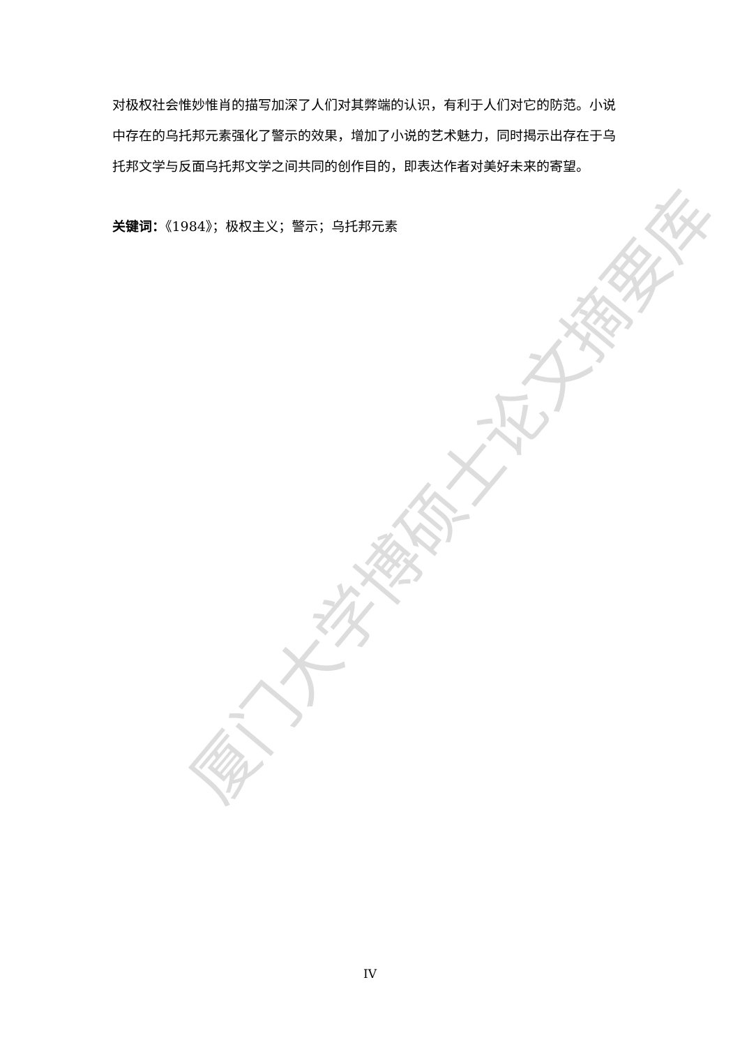厦门大学博硕士论文摘要库
对极权社会惟妙惟肖的描写加深了人们对其弊端的认识，有利于人们对它的防范。小说中存在的乌托邦元素强化了警示的效果，增加了小说的艺术魅力，同时揭示出存在于乌托邦文学与反面乌托邦文学之间共同的创作目的，即表达作者对美好未来的寄望。
关键词：《1984》；极权主义；警示；乌托邦元素
IV